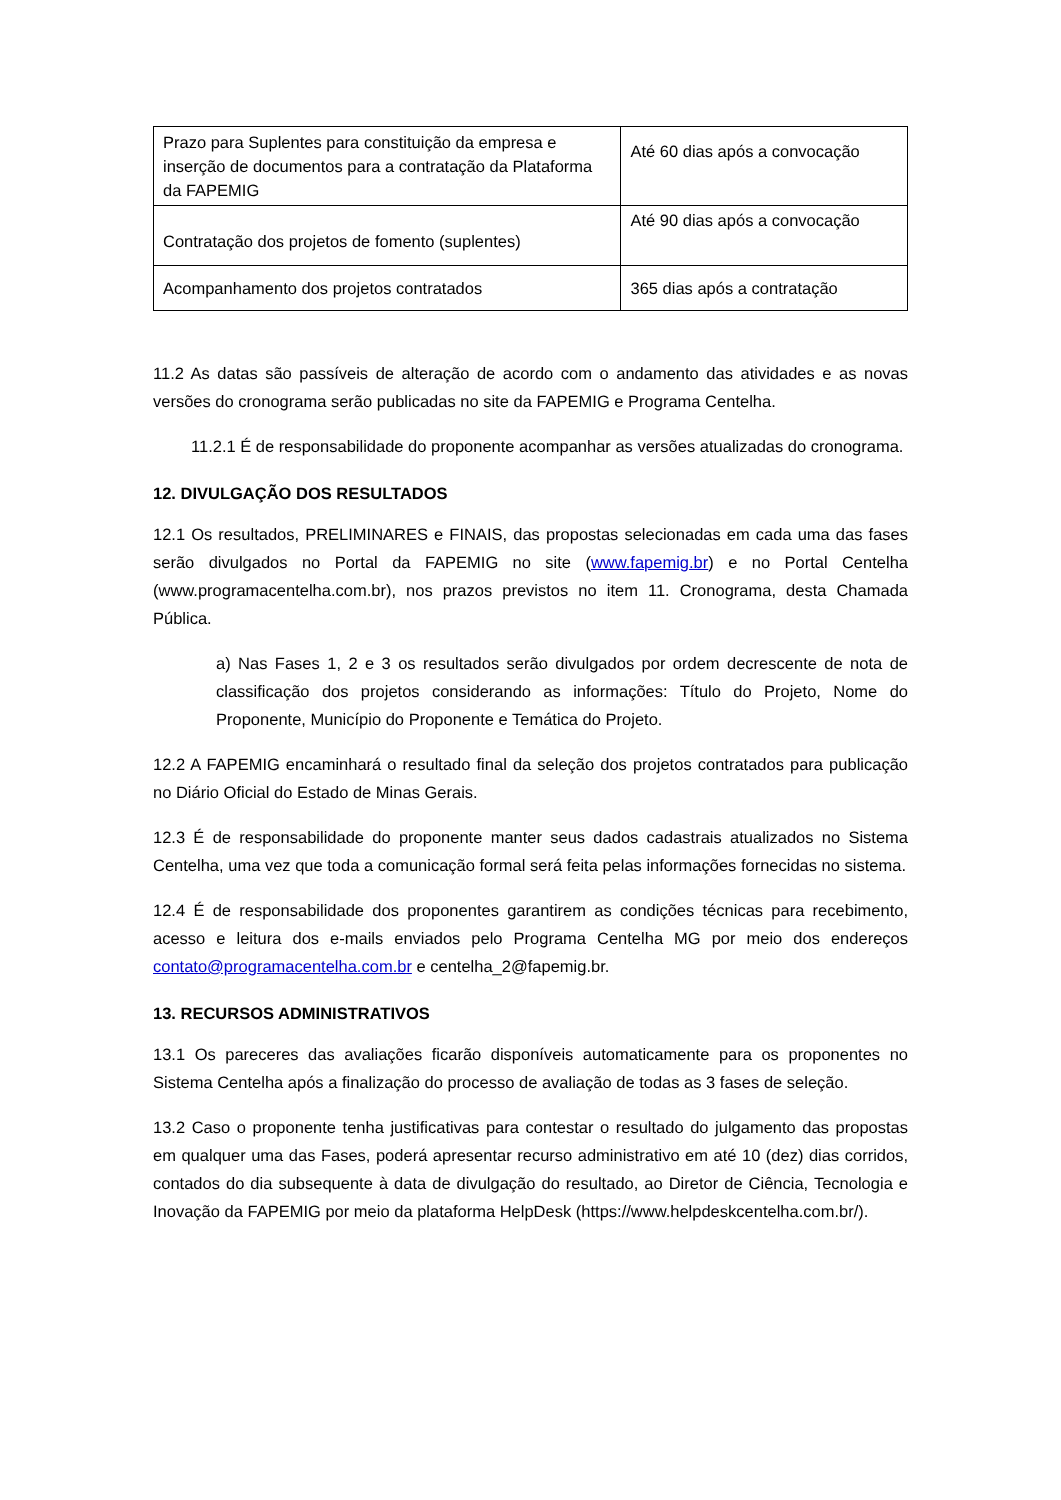| Prazo para Suplentes para constituição da empresa e inserção de documentos para a contratação da Plataforma da FAPEMIG | Até 60 dias após a convocação |
| Contratação dos projetos de fomento (suplentes) | Até 90 dias após a convocação |
| Acompanhamento dos projetos contratados | 365 dias após a contratação |
11.2 As datas são passíveis de alteração de acordo com o andamento das atividades e as novas versões do cronograma serão publicadas no site da FAPEMIG e Programa Centelha.
11.2.1 É de responsabilidade do proponente acompanhar as versões atualizadas do cronograma.
12. DIVULGAÇÃO DOS RESULTADOS
12.1 Os resultados, PRELIMINARES e FINAIS, das propostas selecionadas em cada uma das fases serão divulgados no Portal da FAPEMIG no site (www.fapemig.br) e no Portal Centelha (www.programacentelha.com.br), nos prazos previstos no item 11. Cronograma, desta Chamada Pública.
a) Nas Fases 1, 2 e 3 os resultados serão divulgados por ordem decrescente de nota de classificação dos projetos considerando as informações: Título do Projeto, Nome do Proponente, Município do Proponente e Temática do Projeto.
12.2 A FAPEMIG encaminhará o resultado final da seleção dos projetos contratados para publicação no Diário Oficial do Estado de Minas Gerais.
12.3 É de responsabilidade do proponente manter seus dados cadastrais atualizados no Sistema Centelha, uma vez que toda a comunicação formal será feita pelas informações fornecidas no sistema.
12.4 É de responsabilidade dos proponentes garantirem as condições técnicas para recebimento, acesso e leitura dos e-mails enviados pelo Programa Centelha MG por meio dos endereços contato@programacentelha.com.br e centelha_2@fapemig.br.
13. RECURSOS ADMINISTRATIVOS
13.1 Os pareceres das avaliações ficarão disponíveis automaticamente para os proponentes no Sistema Centelha após a finalização do processo de avaliação de todas as 3 fases de seleção.
13.2 Caso o proponente tenha justificativas para contestar o resultado do julgamento das propostas em qualquer uma das Fases, poderá apresentar recurso administrativo em até 10 (dez) dias corridos, contados do dia subsequente à data de divulgação do resultado, ao Diretor de Ciência, Tecnologia e Inovação da FAPEMIG por meio da plataforma HelpDesk (https://www.helpdeskcentelha.com.br/).